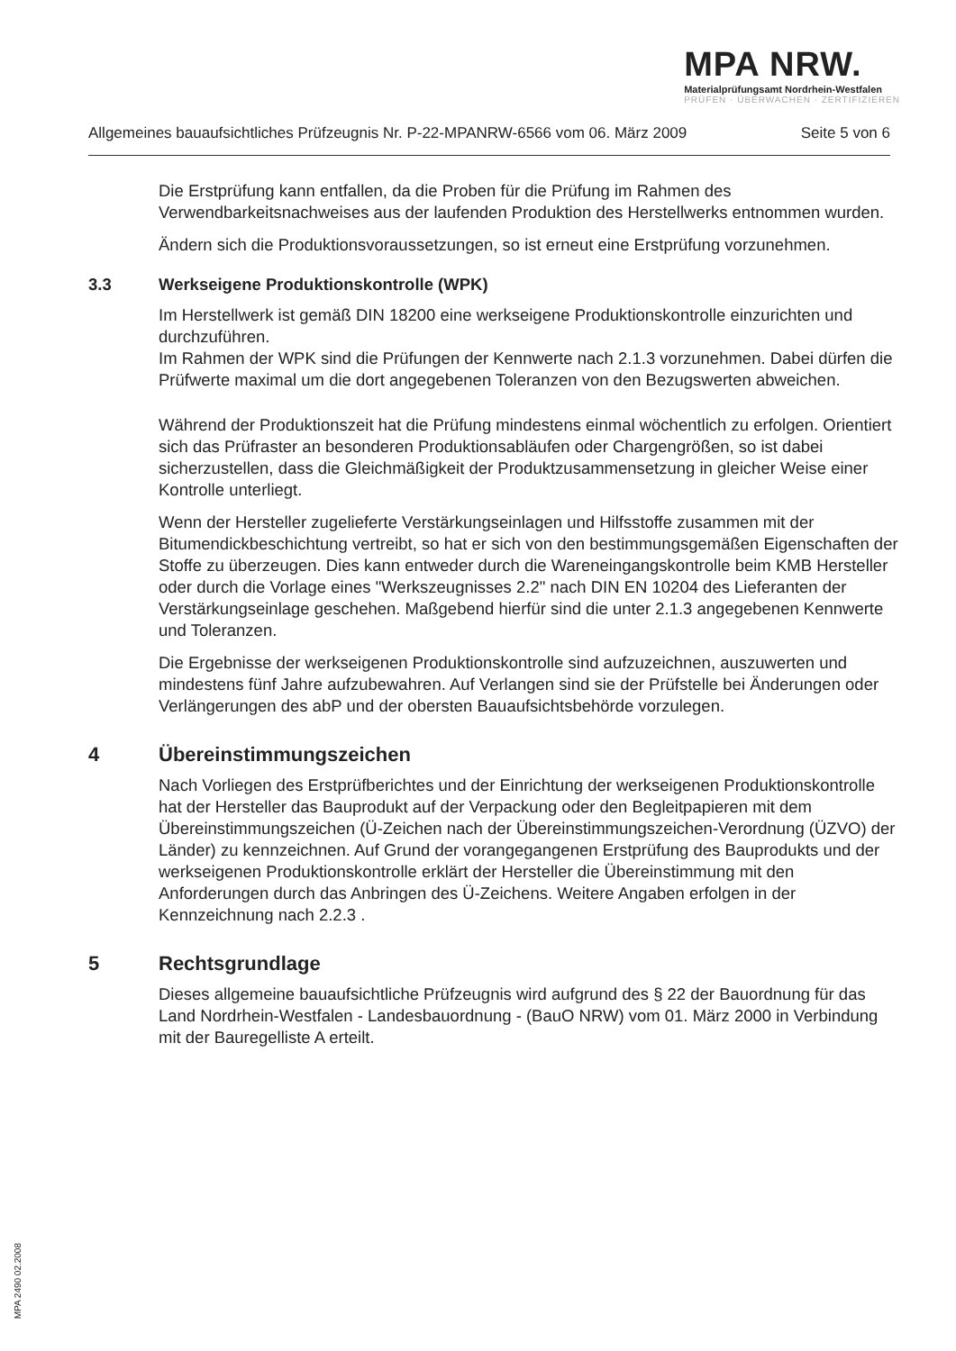MPA NRW.
Materialprüfungsamt Nordrhein-Westfalen
PRÜFEN · ÜBERWACHEN · ZERTIFIZIEREN
Allgemeines bauaufsichtliches Prüfzeugnis Nr. P-22-MPANRW-6566 vom 06. März 2009 Seite 5 von 6
Die Erstprüfung kann entfallen, da die Proben für die Prüfung im Rahmen des Verwendbarkeitsnachweises aus der laufenden Produktion des Herstellwerks entnommen wurden.
Ändern sich die Produktionsvoraussetzungen, so ist erneut eine Erstprüfung vorzunehmen.
3.3 Werkseigene Produktionskontrolle (WPK)
Im Herstellwerk ist gemäß DIN 18200 eine werkseigene Produktionskontrolle einzurichten und durchzuführen.
Im Rahmen der WPK sind die Prüfungen der Kennwerte nach 2.1.3 vorzunehmen. Dabei dürfen die Prüfwerte maximal um die dort angegebenen Toleranzen von den Bezugswerten abweichen.
Während der Produktionszeit hat die Prüfung mindestens einmal wöchentlich zu erfolgen. Orientiert sich das Prüfraster an besonderen Produktionsabläufen oder Chargengrößen, so ist dabei sicherzustellen, dass die Gleichmäßigkeit der Produktzusammensetzung in gleicher Weise einer Kontrolle unterliegt.
Wenn der Hersteller zugelieferte Verstärkungseinlagen und Hilfsstoffe zusammen mit der Bitumendickbeschichtung vertreibt, so hat er sich von den bestimmungsgemäßen Eigenschaften der Stoffe zu überzeugen. Dies kann entweder durch die Wareneingangskontrolle beim KMB Hersteller oder durch die Vorlage eines "Werkszeugnisses 2.2" nach DIN EN 10204 des Lieferanten der Verstärkungseinlage geschehen. Maßgebend hierfür sind die unter 2.1.3 angegebenen Kennwerte und Toleranzen.
Die Ergebnisse der werkseigenen Produktionskontrolle sind aufzuzeichnen, auszuwerten und mindestens fünf Jahre aufzubewahren. Auf Verlangen sind sie der Prüfstelle bei Änderungen oder Verlängerungen des abP und der obersten Bauaufsichtsbehörde vorzulegen.
4 Übereinstimmungszeichen
Nach Vorliegen des Erstprüfberichtes und der Einrichtung der werkseigenen Produktionskontrolle hat der Hersteller das Bauprodukt auf der Verpackung oder den Begleitpapieren mit dem Übereinstimmungszeichen (Ü-Zeichen nach der Übereinstimmungszeichen-Verordnung (ÜZVO) der Länder) zu kennzeichnen. Auf Grund der vorangegangenen Erstprüfung des Bauprodukts und der werkseigenen Produktionskontrolle erklärt der Hersteller die Übereinstimmung mit den Anforderungen durch das Anbringen des Ü-Zeichens. Weitere Angaben erfolgen in der Kennzeichnung nach 2.2.3 .
5 Rechtsgrundlage
Dieses allgemeine bauaufsichtliche Prüfzeugnis wird aufgrund des § 22 der Bauordnung für das Land Nordrhein-Westfalen - Landesbauordnung - (BauO NRW) vom 01. März 2000 in Verbindung mit der Bauregelliste A erteilt.
MPA 2490 02.2008